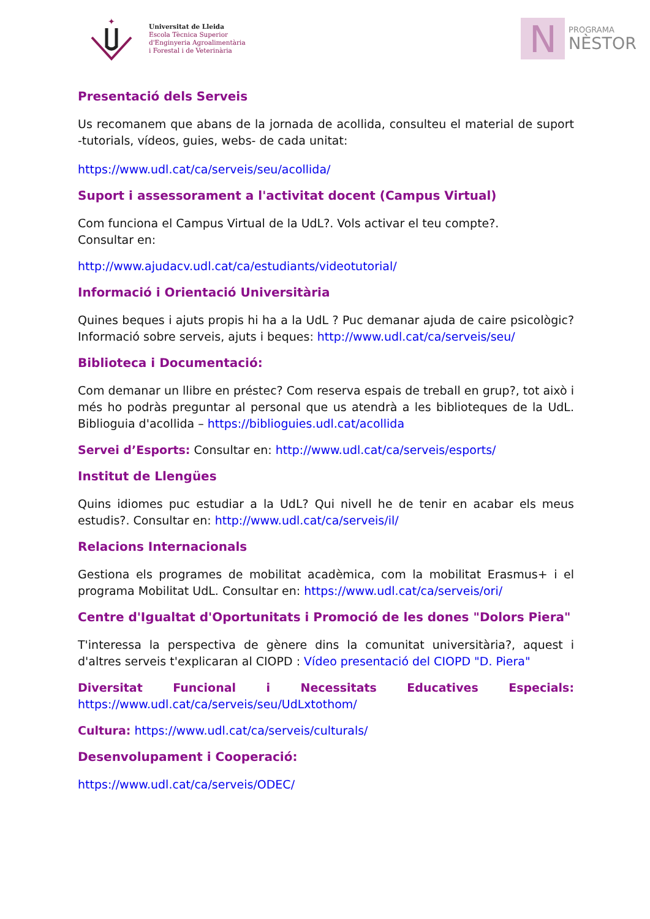✦
Universitat de Lleida
Escola Tècnica Superior
d'Enginyeria Agroalimentària
i Forestal i de Veterinària
N
PROGRAMA
NÈSTOR
Presentació dels Serveis
Us recomanem que abans de la jornada de acollida, consulteu el material de suport -tutorials, vídeos, guies, webs- de cada unitat:
https://www.udl.cat/ca/serveis/seu/acollida/
Suport i assessorament a l'activitat docent (Campus Virtual)
Com funciona el Campus Virtual de la UdL?. Vols activar el teu compte?.
Consultar en:
http://www.ajudacv.udl.cat/ca/estudiants/videotutorial/
Informació i Orientació Universitària
Quines beques i ajuts propis hi ha a la UdL ? Puc demanar ajuda de caire psicològic? Informació sobre serveis, ajuts i beques: http://www.udl.cat/ca/serveis/seu/
Biblioteca i Documentació:
Com demanar un llibre en préstec? Com reserva espais de treball en grup?, tot això i més ho podràs preguntar al personal que us atendrà a les biblioteques de la UdL. Biblioguia d'acollida – https://biblioguies.udl.cat/acollida
Servei d’Esports: Consultar en: http://www.udl.cat/ca/serveis/esports/
Institut de Llengües
Quins idiomes puc estudiar a la UdL? Qui nivell he de tenir en acabar els meus estudis?. Consultar en: http://www.udl.cat/ca/serveis/il/
Relacions Internacionals
Gestiona els programes de mobilitat acadèmica, com la mobilitat Erasmus+ i el programa Mobilitat UdL. Consultar en: https://www.udl.cat/ca/serveis/ori/
Centre d'Igualtat d'Oportunitats i Promoció de les dones "Dolors Piera"
T'interessa la perspectiva de gènere dins la comunitat universitària?, aquest i d'altres serveis t'explicaran al CIOPD : Vídeo presentació del CIOPD "D. Piera"
Diversitat Funcional i Necessitats Educatives Especials: https://www.udl.cat/ca/serveis/seu/UdLxtothom/
Cultura: https://www.udl.cat/ca/serveis/culturals/
Desenvolupament i Cooperació:
https://www.udl.cat/ca/serveis/ODEC/